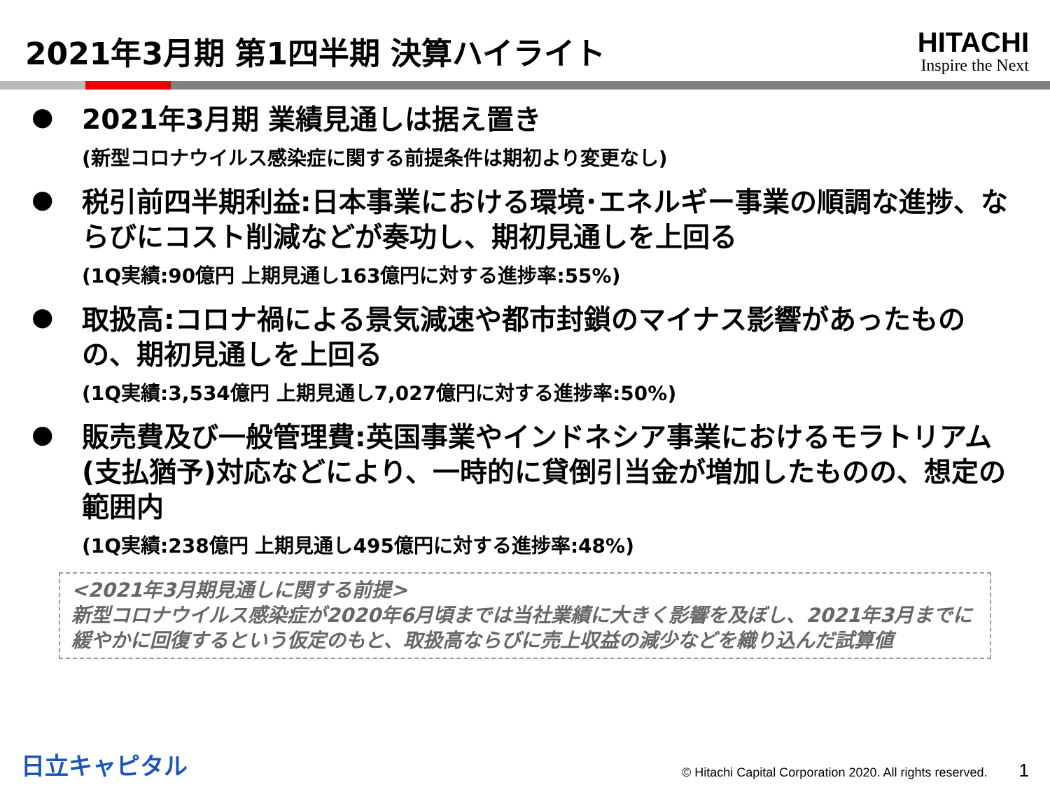2021年3月期 第1四半期 決算ハイライト
HITACHI
Inspire the Next
●
2021年3月期 業績見通しは据え置き
(新型コロナウイルス感染症に関する前提条件は期初より変更なし)
●
税引前四半期利益:日本事業における環境･エネルギー事業の順調な進捗、ならびにコスト削減などが奏功し、期初見通しを上回る
(1Q実績:90億円 上期見通し163億円に対する進捗率:55%)
●
取扱高:コロナ禍による景気減速や都市封鎖のマイナス影響があったものの、期初見通しを上回る
(1Q実績:3,534億円 上期見通し7,027億円に対する進捗率:50%)
●
販売費及び一般管理費:英国事業やインドネシア事業におけるモラトリアム(支払猶予)対応などにより、一時的に貸倒引当金が増加したものの、想定の範囲内
(1Q実績:238億円 上期見通し495億円に対する進捗率:48%)
<2021年3月期見通しに関する前提>
新型コロナウイルス感染症が2020年6月頃までは当社業績に大きく影響を及ぼし、2021年3月までに緩やかに回復するという仮定のもと、取扱高ならびに売上収益の減少などを織り込んだ試算値
日立キャピタル
© Hitachi Capital Corporation 2020. All rights reserved. 1